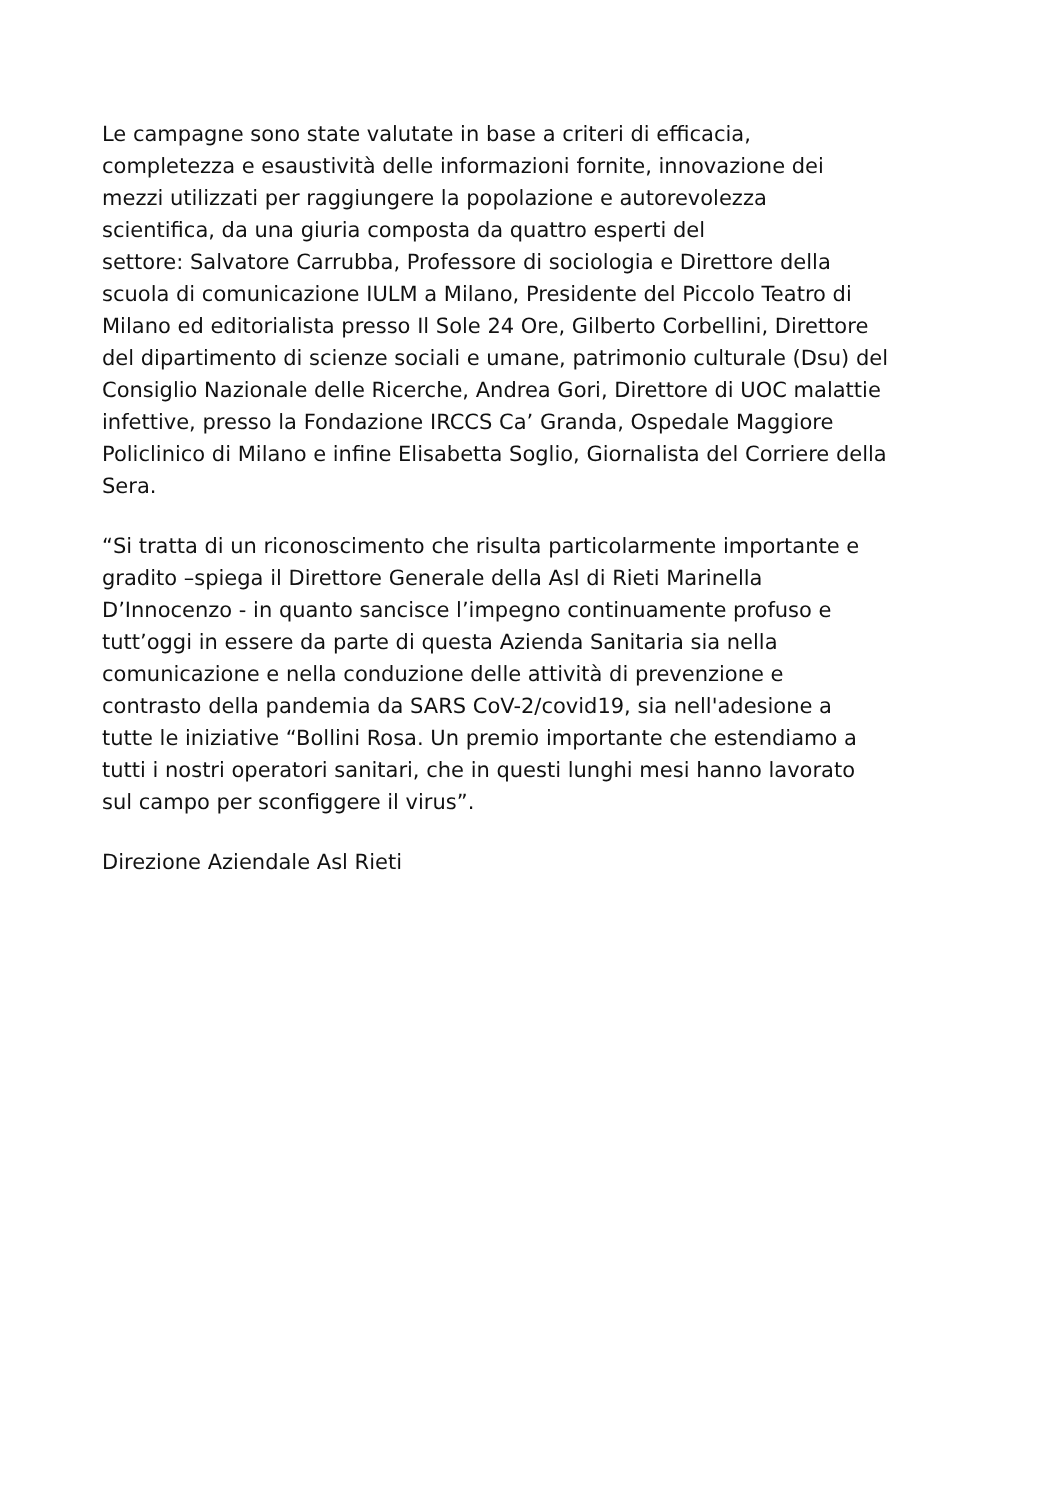Le campagne sono state valutate in base a criteri di efficacia,
completezza e esaustività delle informazioni fornite, innovazione dei
mezzi utilizzati per raggiungere la popolazione e autorevolezza
scientifica, da una giuria composta da quattro esperti del
settore: Salvatore Carrubba, Professore di sociologia e Direttore della
scuola di comunicazione IULM a Milano, Presidente del Piccolo Teatro di
Milano ed editorialista presso Il Sole 24 Ore, Gilberto Corbellini, Direttore
del dipartimento di scienze sociali e umane, patrimonio culturale (Dsu) del
Consiglio Nazionale delle Ricerche, Andrea Gori, Direttore di UOC malattie
infettive, presso la Fondazione IRCCS Ca’ Granda, Ospedale Maggiore
Policlinico di Milano e infine Elisabetta Soglio, Giornalista del Corriere della
Sera.
“Si tratta di un riconoscimento che risulta particolarmente importante e
gradito –spiega il Direttore Generale della Asl di Rieti Marinella
D’Innocenzo - in quanto sancisce l’impegno continuamente profuso e
tutt’oggi in essere da parte di questa Azienda Sanitaria sia nella
comunicazione e nella conduzione delle attività di prevenzione e
contrasto della pandemia da SARS CoV-2/covid19, sia nell'adesione a
tutte le iniziative “Bollini Rosa. Un premio importante che estendiamo a
tutti i nostri operatori sanitari, che in questi lunghi mesi hanno lavorato
sul campo per sconfiggere il virus”.
Direzione Aziendale Asl Rieti